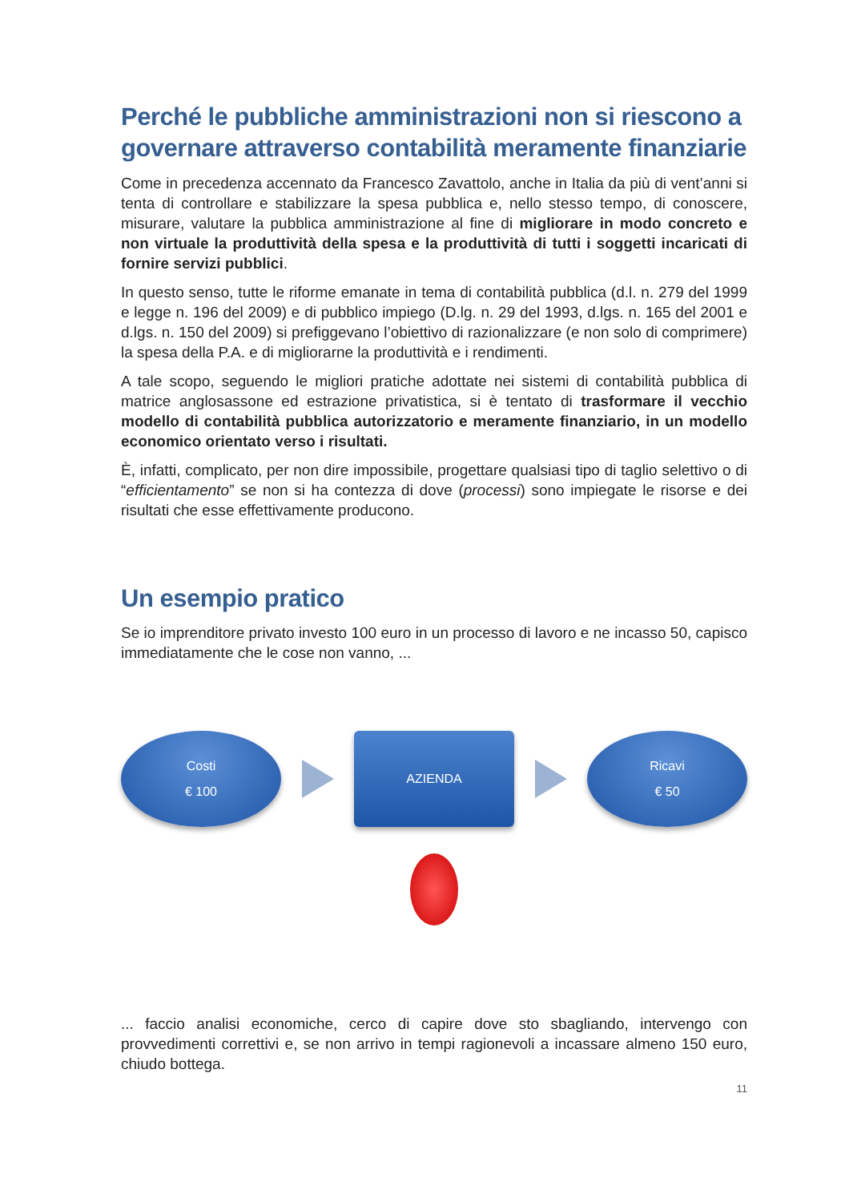Perché le pubbliche amministrazioni non si riescono a governare attraverso contabilità meramente finanziarie
Come in precedenza accennato da Francesco Zavattolo, anche in Italia da più di vent’anni si tenta di controllare e stabilizzare la spesa pubblica e, nello stesso tempo, di conoscere, misurare, valutare la pubblica amministrazione al fine di migliorare in modo concreto e non virtuale la produttività della spesa e la produttività di tutti i soggetti incaricati di fornire servizi pubblici.
In questo senso, tutte le riforme emanate in tema di contabilità pubblica (d.l. n. 279 del 1999 e legge n. 196 del 2009) e di pubblico impiego (D.lg. n. 29 del 1993, d.lgs. n. 165 del 2001 e d.lgs. n. 150 del 2009) si prefiggevano l’obiettivo di razionalizzare (e non solo di comprimere) la spesa della P.A. e di migliorarne la produttività e i rendimenti.
A tale scopo, seguendo le migliori pratiche adottate nei sistemi di contabilità pubblica di matrice anglosassone ed estrazione privatistica, si è tentato di trasformare il vecchio modello di contabilità pubblica autorizzatorio e meramente finanziario, in un modello economico orientato verso i risultati.
È, infatti, complicato, per non dire impossibile, progettare qualsiasi tipo di taglio selettivo o di “efficientamento” se non si ha contezza di dove (processi) sono impiegate le risorse e dei risultati che esse effettivamente producono.
Un esempio pratico
Se io imprenditore privato investo 100 euro in un processo di lavoro e ne incasso 50, capisco immediatamente che le cose non vanno, ...
Costi
€ 100
AZIENDA
Ricavi
€ 50
... faccio analisi economiche, cerco di capire dove sto sbagliando, intervengo con provvedimenti correttivi e, se non arrivo in tempi ragionevoli a incassare almeno 150 euro, chiudo bottega.
11